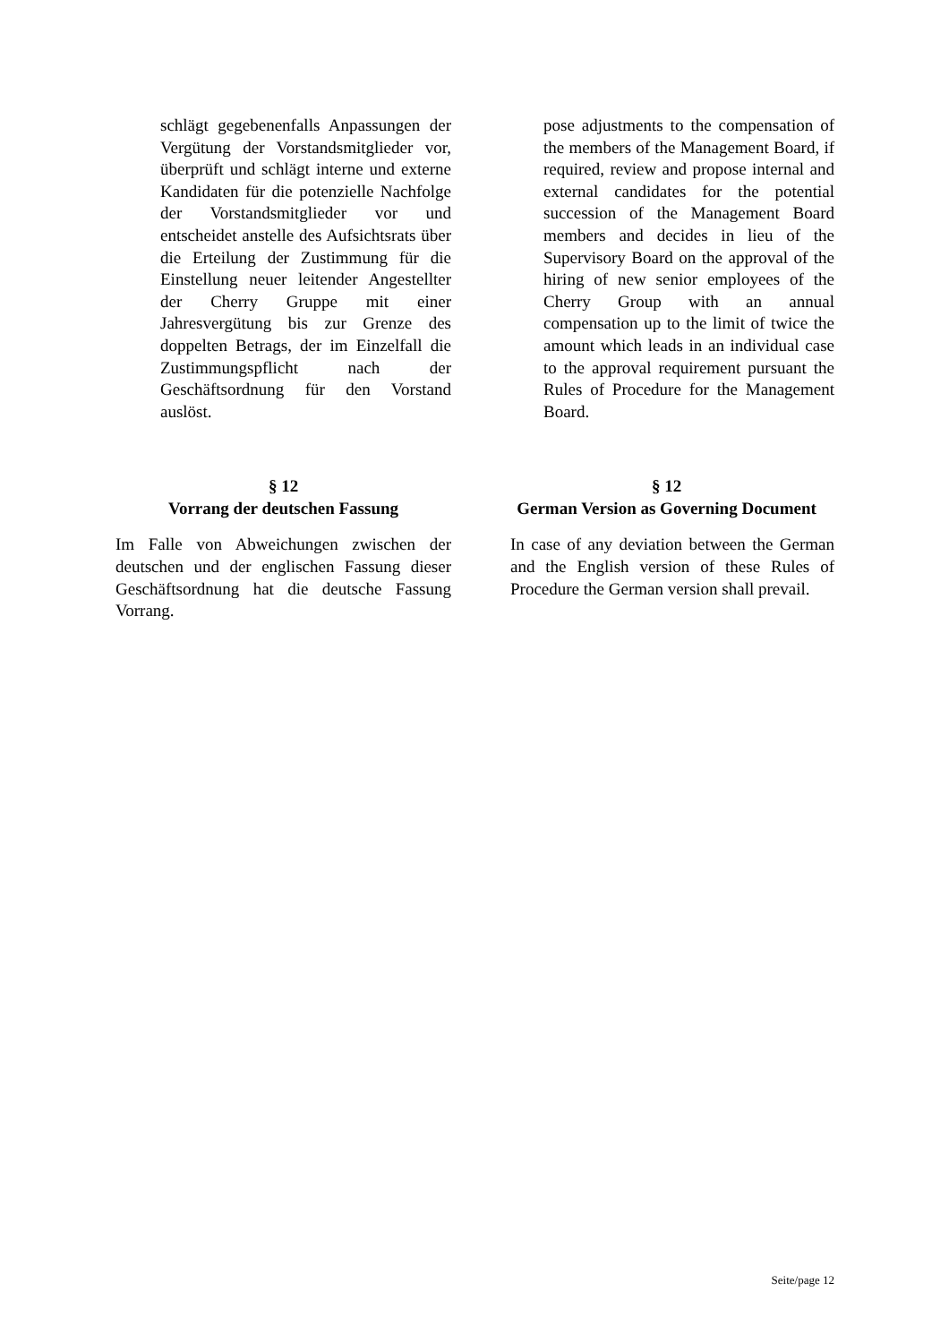schlägt gegebenenfalls Anpassungen der Vergütung der Vorstandsmitglieder vor, überprüft und schlägt interne und externe Kandidaten für die potenzielle Nachfolge der Vorstandsmitglieder vor und entscheidet anstelle des Aufsichtsrats über die Erteilung der Zustimmung für die Einstellung neuer leitender Angestellter der Cherry Gruppe mit einer Jahresvergütung bis zur Grenze des doppelten Betrags, der im Einzelfall die Zustimmungspflicht nach der Geschäftsordnung für den Vorstand auslöst.
pose adjustments to the compensation of the members of the Management Board, if required, review and propose internal and external candidates for the potential succession of the Management Board members and decides in lieu of the Supervisory Board on the approval of the hiring of new senior employees of the Cherry Group with an annual compensation up to the limit of twice the amount which leads in an individual case to the approval requirement pursuant the Rules of Procedure for the Management Board.
§ 12
Vorrang der deutschen Fassung
§ 12
German Version as Governing Document
Im Falle von Abweichungen zwischen der deutschen und der englischen Fassung dieser Geschäftsordnung hat die deutsche Fassung Vorrang.
In case of any deviation between the German and the English version of these Rules of Procedure the German version shall prevail.
Seite/page 12